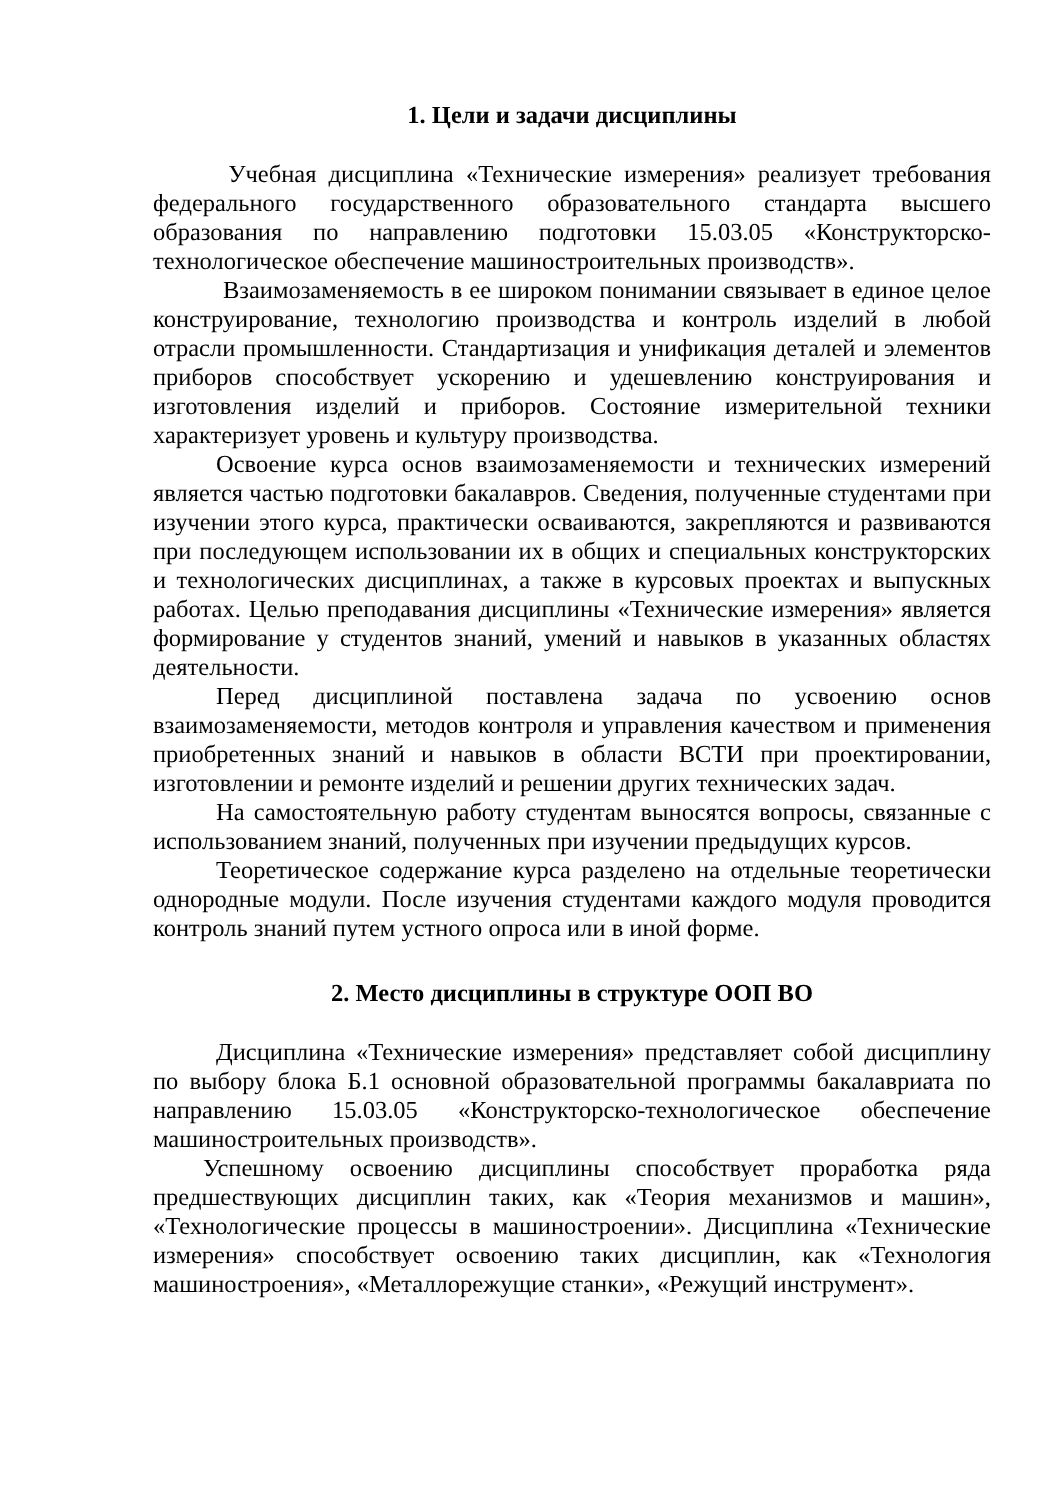1. Цели и задачи дисциплины
Учебная дисциплина «Технические измерения» реализует требования федерального государственного образовательного стандарта высшего образования по направлению подготовки 15.03.05 «Конструкторско-технологическое обеспечение машиностроительных производств».
Взаимозаменяемость в ее широком понимании связывает в единое целое конструирование, технологию производства и контроль изделий в любой отрасли промышленности. Стандартизация и унификация деталей и элементов приборов способствует ускорению и удешевлению конструирования и изготовления изделий и приборов. Состояние измерительной техники характеризует уровень и культуру производства.
Освоение курса основ взаимозаменяемости и технических измерений является частью подготовки бакалавров. Сведения, полученные студентами при изучении этого курса, практически осваиваются, закрепляются и развиваются при последующем использовании их в общих и специальных конструкторских и технологических дисциплинах, а также в курсовых проектах и выпускных работах. Целью преподавания дисциплины «Технические измерения» является формирование у студентов знаний, умений и навыков в указанных областях деятельности.
Перед дисциплиной поставлена задача по усвоению основ взаимозаменяемости, методов контроля и управления качеством и применения приобретенных знаний и навыков в области ВСТИ при проектировании, изготовлении и ремонте изделий и решении других технических задач.
На самостоятельную работу студентам выносятся вопросы, связанные с использованием знаний, полученных при изучении предыдущих курсов.
Теоретическое содержание курса разделено на отдельные теоретически однородные модули. После изучения студентами каждого модуля проводится контроль знаний путем устного опроса или в иной форме.
2. Место дисциплины в структуре ООП ВО
Дисциплина «Технические измерения» представляет собой дисциплину по выбору блока Б.1 основной образовательной программы бакалавриата по направлению 15.03.05 «Конструкторско-технологическое обеспечение машиностроительных производств».
Успешному освоению дисциплины способствует проработка ряда предшествующих дисциплин таких, как «Теория механизмов и машин», «Технологические процессы в машиностроении». Дисциплина «Технические измерения» способствует освоению таких дисциплин, как «Технология машиностроения», «Металлорежущие станки», «Режущий инструмент».